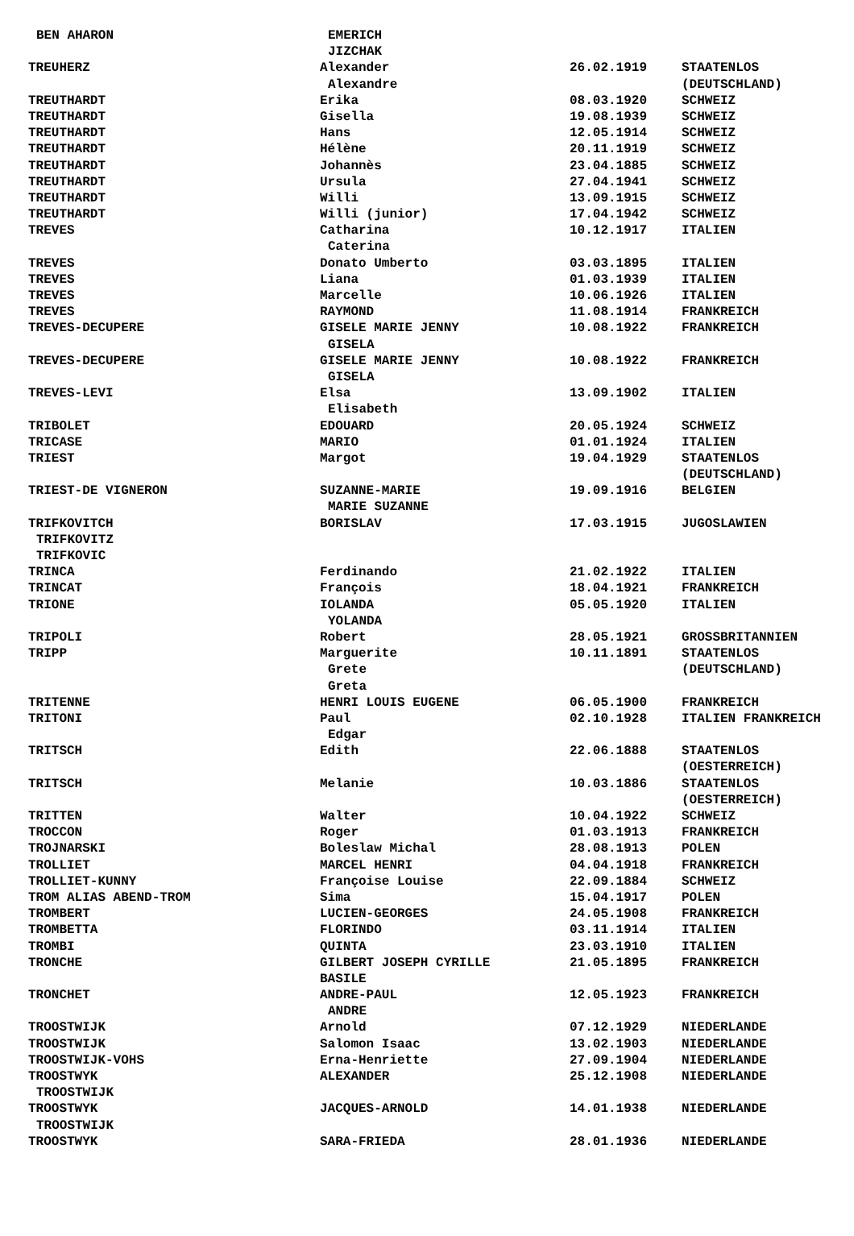| BEN AHARON | EMERICH | | |
| | JIZCHAK | | |
| TREUHERZ | Alexander | 26.02.1919 | STAATENLOS |
| | Alexandre | | (DEUTSCHLAND) |
| TREUTHARDT | Erika | 08.03.1920 | SCHWEIZ |
| TREUTHARDT | Gisella | 19.08.1939 | SCHWEIZ |
| TREUTHARDT | Hans | 12.05.1914 | SCHWEIZ |
| TREUTHARDT | Hélène | 20.11.1919 | SCHWEIZ |
| TREUTHARDT | Johannès | 23.04.1885 | SCHWEIZ |
| TREUTHARDT | Ursula | 27.04.1941 | SCHWEIZ |
| TREUTHARDT | Willi | 13.09.1915 | SCHWEIZ |
| TREUTHARDT | Willi (junior) | 17.04.1942 | SCHWEIZ |
| TREVES | Catharina | 10.12.1917 | ITALIEN |
| | Caterina | | |
| TREVES | Donato Umberto | 03.03.1895 | ITALIEN |
| TREVES | Liana | 01.03.1939 | ITALIEN |
| TREVES | Marcelle | 10.06.1926 | ITALIEN |
| TREVES | RAYMOND | 11.08.1914 | FRANKREICH |
| TREVES-DECUPERE | GISELE MARIE JENNY | 10.08.1922 | FRANKREICH |
| | GISELA | | |
| TREVES-DECUPERE | GISELE MARIE JENNY | 10.08.1922 | FRANKREICH |
| | GISELA | | |
| TREVES-LEVI | Elsa | 13.09.1902 | ITALIEN |
| | Elisabeth | | |
| TRIBOLET | EDOUARD | 20.05.1924 | SCHWEIZ |
| TRICASE | MARIO | 01.01.1924 | ITALIEN |
| TRIEST | Margot | 19.04.1929 | STAATENLOS |
| | | | (DEUTSCHLAND) |
| TRIEST-DE VIGNERON | SUZANNE-MARIE | 19.09.1916 | BELGIEN |
| | MARIE SUZANNE | | |
| TRIFKOVITCH | BORISLAV | 17.03.1915 | JUGOSLAWIEN |
| TRIFKOVITZ | | | |
| TRIFKOVIC | | | |
| TRINCA | Ferdinando | 21.02.1922 | ITALIEN |
| TRINCAT | François | 18.04.1921 | FRANKREICH |
| TRIONE | IOLANDA | 05.05.1920 | ITALIEN |
| | YOLANDA | | |
| TRIPOLI | Robert | 28.05.1921 | GROSSBRITANNIEN |
| TRIPP | Marguerite | 10.11.1891 | STAATENLOS |
| | Grete | | (DEUTSCHLAND) |
| | Greta | | |
| TRITENNE | HENRI LOUIS EUGENE | 06.05.1900 | FRANKREICH |
| TRITONI | Paul | 02.10.1928 | ITALIEN FRANKREICH |
| | Edgar | | |
| TRITSCH | Edith | 22.06.1888 | STAATENLOS |
| | | | (OESTERREICH) |
| TRITSCH | Melanie | 10.03.1886 | STAATENLOS |
| | | | (OESTERREICH) |
| TRITTEN | Walter | 10.04.1922 | SCHWEIZ |
| TROCCON | Roger | 01.03.1913 | FRANKREICH |
| TROJNARSKI | Boleslaw Michal | 28.08.1913 | POLEN |
| TROLLIET | MARCEL HENRI | 04.04.1918 | FRANKREICH |
| TROLLIET-KUNNY | Françoise Louise | 22.09.1884 | SCHWEIZ |
| TROM ALIAS ABEND-TROM | Sima | 15.04.1917 | POLEN |
| TROMBERT | LUCIEN-GEORGES | 24.05.1908 | FRANKREICH |
| TROMBETTA | FLORINDO | 03.11.1914 | ITALIEN |
| TROMBI | QUINTA | 23.03.1910 | ITALIEN |
| TRONCHE | GILBERT JOSEPH CYRILLE | 21.05.1895 | FRANKREICH |
| | BASILE | | |
| TRONCHET | ANDRE-PAUL | 12.05.1923 | FRANKREICH |
| | ANDRE | | |
| TROOSTWIJK | Arnold | 07.12.1929 | NIEDERLANDE |
| TROOSTWIJK | Salomon Isaac | 13.02.1903 | NIEDERLANDE |
| TROOSTWIJK-VOHS | Erna-Henriette | 27.09.1904 | NIEDERLANDE |
| TROOSTWYK | ALEXANDER | 25.12.1908 | NIEDERLANDE |
| TROOSTWIJK | | | |
| TROOSTWYK | JACQUES-ARNOLD | 14.01.1938 | NIEDERLANDE |
| TROOSTWIJK | | | |
| TROOSTWYK | SARA-FRIEDA | 28.01.1936 | NIEDERLANDE |